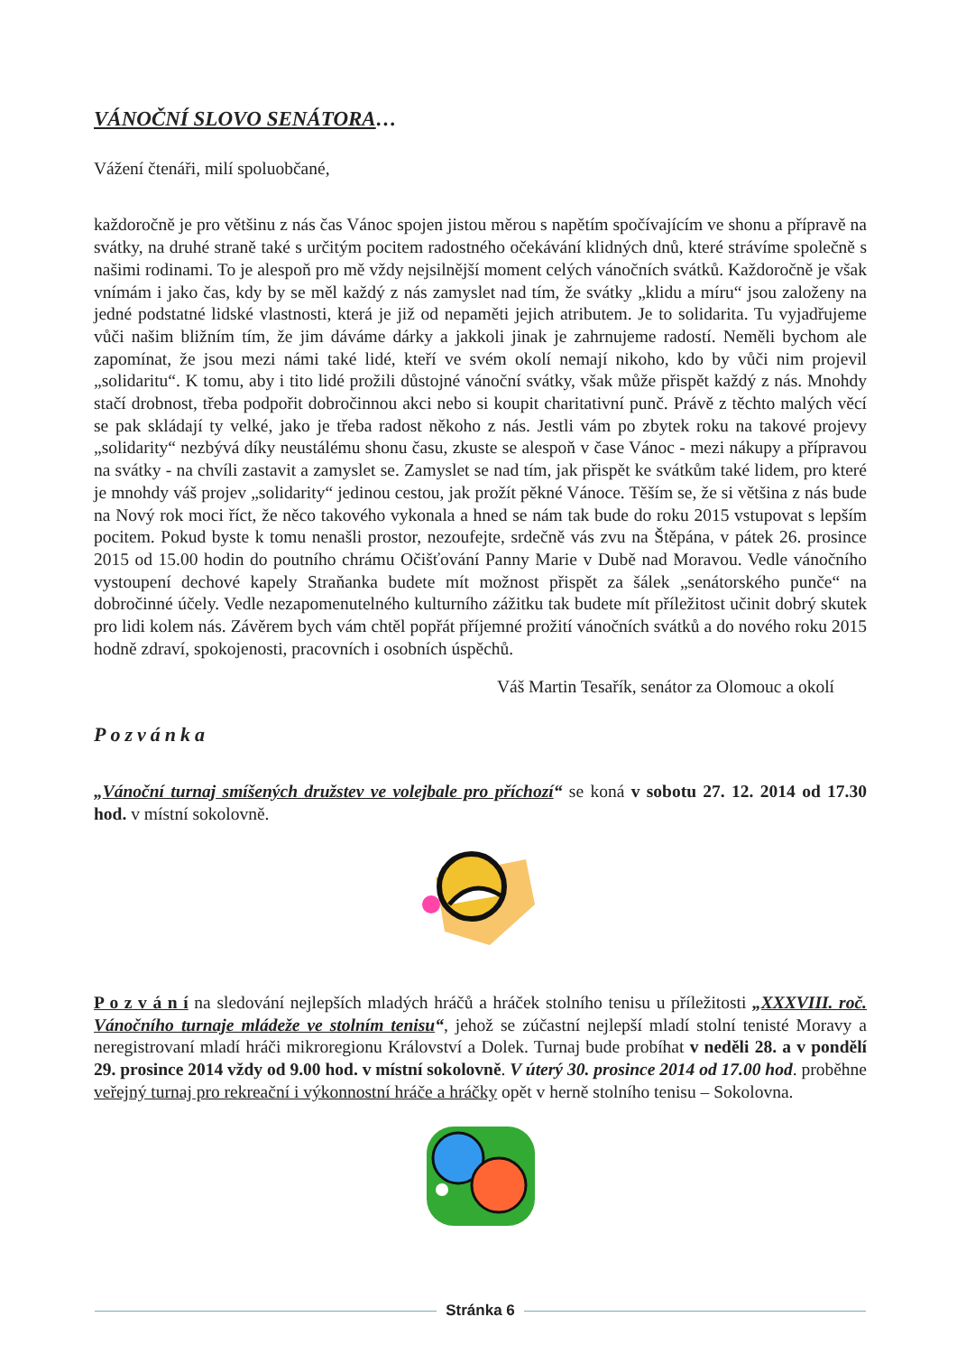VÁNOČNÍ SLOVO SENÁTORA…
Vážení čtenáři, milí spoluobčané,
každoročně je pro většinu z nás čas Vánoc spojen jistou měrou s napětím spočívajícím ve shonu a přípravě na svátky, na druhé straně také s určitým pocitem radostného očekávání klidných dnů, které strávíme společně s našimi rodinami. To je alespoň pro mě vždy nejsilnější moment celých vánočních svátků. Každoročně je však vnímám i jako čas, kdy by se měl každý z nás zamyslet nad tím, že svátky „klidu a míru“ jsou založeny na jedné podstatné lidské vlastnosti, která je již od nepaměti jejich atributem. Je to solidarita. Tu vyjadřujeme vůči našim bližním tím, že jim dáváme dárky a jakkoli jinak je zahrnujeme radostí. Neměli bychom ale zapomínat, že jsou mezi námi také lidé, kteří ve svém okolí nemají nikoho, kdo by vůči nim projevil „solidaritu“. K tomu, aby i tito lidé prožili důstojné vánoční svátky, však může přispět každý z nás. Mnohdy stačí drobnost, třeba podpořit dobročinnou akci nebo si koupit charitativní punč. Právě z těchto malých věcí se pak skládají ty velké, jako je třeba radost někoho z nás. Jestli vám po zbytek roku na takové projevy „solidarity“ nezbývá díky neustálému shonu času, zkuste se alespoň v čase Vánoc - mezi nákupy a přípravou na svátky - na chvíli zastavit a zamyslet se. Zamyslet se nad tím, jak přispět ke svátkům také lidem, pro které je mnohdy váš projev „solidarity“ jedinou cestou, jak prožít pěkné Vánoce. Těším se, že si většina z nás bude na Nový rok moci říct, že něco takového vykonala a hned se nám tak bude do roku 2015 vstupovat s lepším pocitem. Pokud byste k tomu nenašli prostor, nezoufejte, srdečně vás zvu na Štěpána, v pátek 26. prosince 2015 od 15.00 hodin do poutního chrámu Očišťování Panny Marie v Dubě nad Moravou. Vedle vánočního vystoupení dechové kapely Straňanka budete mít možnost přispět za šálek „senátorského punče“ na dobročinné účely. Vedle nezapomenutelného kulturního zážitku tak budete mít příležitost učinit dobrý skutek pro lidi kolem nás. Závěrem bych vám chtěl popřát příjemné prožití vánočních svátků a do nového roku 2015 hodně zdraví, spokojenosti, pracovních i osobních úspěchů.
Váš Martin Tesařík, senátor za Olomouc a okolí
Pozvánka
„Vánoční turnaj smíšených družstev ve volejbale pro příchozí“ se koná v sobotu 27. 12. 2014 od 17.30 hod. v místní sokolovně.
P o z v á n í na sledování nejlepších mladých hráčů a hráček stolního tenisu u příležitosti „XXXVIII. roč. Vánočního turnaje mládeže ve stolním tenisu“, jehož se zúčastní nejlepší mladí stolní tenisté Moravy a neregistrovaní mladí hráči mikroregionu Království a Dolek. Turnaj bude probíhat v neděli 28. a v pondělí 29. prosince 2014 vždy od 9.00 hod. v místní sokolovně. V úterý 30. prosince 2014 od 17.00 hod. proběhne veřejný turnaj pro rekreační i výkonnostní hráče a hráčky opět v herně stolního tenisu – Sokolovna.
Stránka 6